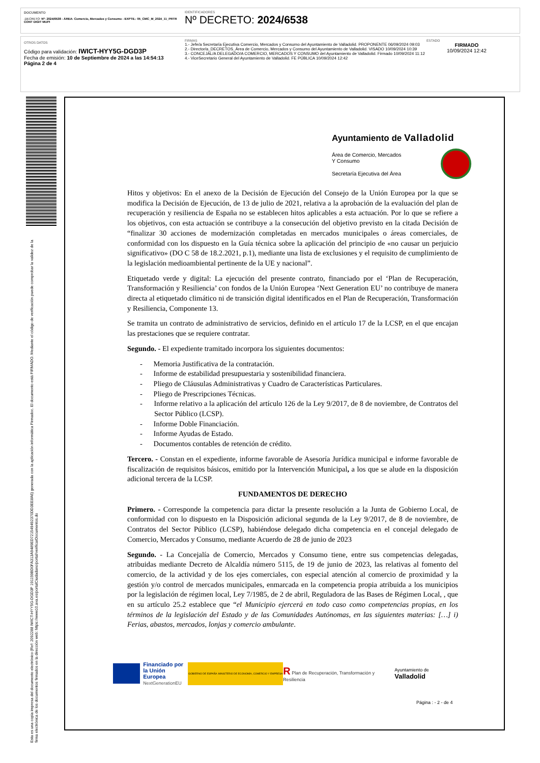DOCUMENTO
.DECRETO: Nº: 2024/6538 - ÁREA: Comercio, Mercados y Consumo - EXPTE.: 05_CMC_M_2024_11_PRTR CONT DIGIT MUPI
IDENTIFICADORES
Nº DECRETO: 2024/6538
OTROS DATOS
Código para validación: IWICT-HYY5G-DGD3P
Fecha de emisión: 10 de Septiembre de 2024 a las 14:54:13
Página 2 de 4
FIRMAS
1.- Jefe/a Secretaría Ejecutiva Comercio, Mercados y Consumo del Ayuntamiento de Valladolid. PROPONENTE 06/09/2024 09:03
2.- Director/a_DECRETOS_Área de Comercio, Mercados y Consumo del Ayuntamiento de Valladolid. VISADO 10/09/2024 10:39
3.- CONCEJAL/A DELEGADO/A COMERCIO, MERCADOS Y CONSUMO del Ayuntamiento de Valladolid. Firmado 10/09/2024 11:12
4.- ViceSecretario General del Ayuntamiento de Valladolid. FE PÚBLICA 10/09/2024 12:42
ESTADO
FIRMADO
10/09/2024 12:42
Ayuntamiento de Valladolid
Área de Comercio, Mercados
Y Consumo
Secretaría Ejecutiva del Área
Hitos y objetivos: En el anexo de la Decisión de Ejecución del Consejo de la Unión Europea por la que se modifica la Decisión de Ejecución, de 13 de julio de 2021, relativa a la aprobación de la evaluación del plan de recuperación y resiliencia de España no se establecen hitos aplicables a esta actuación. Por lo que se refiere a los objetivos, con esta actuación se contribuye a la consecución del objetivo previsto en la citada Decisión de “finalizar 30 acciones de modernización completadas en mercados municipales o áreas comerciales, de conformidad con los dispuesto en la Guía técnica sobre la aplicación del principio de «no causar un perjuicio significativo» (DO C 58 de 18.2.2021, p.1), mediante una lista de exclusiones y el requisito de cumplimiento de la legislación medioambiental pertinente de la UE y nacional”.
Etiquetado verde y digital: La ejecución del presente contrato, financiado por el ‘Plan de Recuperación, Transformación y Resiliencia’ con fondos de la Unión Europea ‘Next Generation EU’ no contribuye de manera directa al etiquetado climático ni de transición digital identificados en el Plan de Recuperación, Transformación y Resiliencia, Componente 13.
Se tramita un contrato de administrativo de servicios, definido en el artículo 17 de la LCSP, en el que encajan las prestaciones que se requiere contratar.
Segundo. - El expediente tramitado incorpora los siguientes documentos:
- Memoria Justificativa de la contratación.
- Informe de estabilidad presupuestaria y sostenibilidad financiera.
- Pliego de Cláusulas Administrativas y Cuadro de Características Particulares.
- Pliego de Prescripciones Técnicas.
- Informe relativo a la aplicación del artículo 126 de la Ley 9/2017, de 8 de noviembre, de Contratos del Sector Público (LCSP).
- Informe Doble Financiación.
- Informe Ayudas de Estado.
- Documentos contables de retención de crédito.
Tercero. - Constan en el expediente, informe favorable de Asesoría Jurídica municipal e informe favorable de fiscalización de requisitos básicos, emitido por la Intervención Municipal, a los que se alude en la disposición adicional tercera de la LCSP.
FUNDAMENTOS DE DERECHO
Primero. - Corresponde la competencia para dictar la presente resolución a la Junta de Gobierno Local, de conformidad con lo dispuesto en la Disposición adicional segunda de la Ley 9/2017, de 8 de noviembre, de Contratos del Sector Público (LCSP), habiéndose delegado dicha competencia en el concejal delegado de Comercio, Mercados y Consumo, mediante Acuerdo de 28 de junio de 2023
Segundo. - La Concejalía de Comercio, Mercados y Consumo tiene, entre sus competencias delegadas, atribuidas mediante Decreto de Alcaldía número 5115, de 19 de junio de 2023, las relativas al fomento del comercio, de la actividad y de los ejes comerciales, con especial atención al comercio de proximidad y la gestión y/o control de mercados municipales, enmarcada en la competencia propia atribuida a los municipios por la legislación de régimen local, Ley 7/1985, de 2 de abril, Reguladora de las Bases de Régimen Local, , que en su artículo 25.2 establece que “el Municipio ejercerá en todo caso como competencias propias, en los términos de la legislación del Estado y de las Comunidades Autónomas, en las siguientes materias: […] i) Ferias, abastos, mercados, lonjas y comercio ambulante.
Financiado por
la Unión Europea
NextGenerationEU
GOBIERNO DE ESPAÑA MINISTERIO DE ECONOMÍA, COMERCIO Y EMPRESA
R Plan de Recuperación, Transformación y Resiliencia
Ayuntamiento de Valladolid
Página : - 2 - de 4
Esta es una copia impresa del documento electrónico (Ref: 2092288 IWICT-HYY5G-DGD3P 191159BD0FA313A9489ED721549492370DD3EE8A6) generada con la aplicación informática Firmadoc. El documento está FIRMADO. Mediante el código de verificación puede comprobar la validez de la firma electrónica de los documentos firmados en la dirección web: https://www10.ava.es/portalCiudadano/portal/verificarDocumentos.do